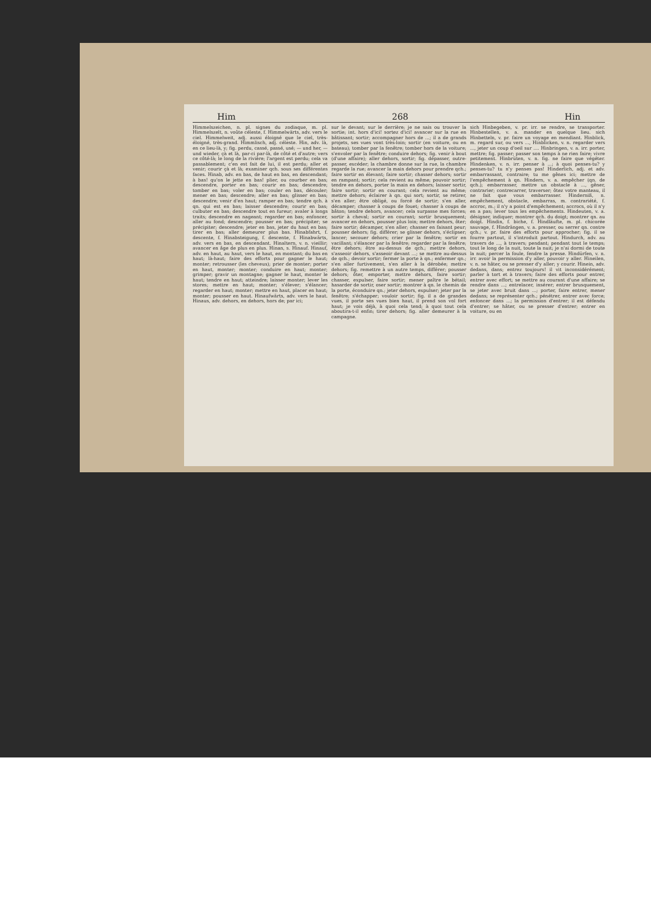Him 268 Hin
Himmelszeichen, n. pl. signes du zodiaque, m. pl. Himmelszelt, n. voûte céleste, f. Himmelwärts, adv. vers le ciel. Himmelweit, adj. aussi éloigné que le ciel, très-éloigné, très-grand. Himmlisch, adj. céleste. Hin, adv. là, en ce lieu-là, y; fig. perdu, cassé, passé, usé; — und her, — und wieder, çà et là, par-ci par-là, de côté et d'autre; vers ce côté-là; le long de la rivière; l'argent est perdu; cela va passablement; c'en est fait de lui, il est perdu; aller et venir; courir çà et là; examiner qch. sous ses différentes faces. Hinab, adv. en bas, de haut en bas, en descendant; à bas! qu'on le jette en bas! plier, ou courber en bas; descendre, porter en bas; courir en bas; descendre; tomber en bas; voler en bas; couler en bas, découler; mener en bas; descendre; aller en bas; glisser en bas; descendre; venir d'en haut; ramper en bas; tendre qch. à qn. qui est en bas; laisser descendre; courir en bas; culbuter en bas; descendre tout en fureur; avaler à longs traits; descendre en nageant; regarder en bas; enfoncer, aller au fond; descendre; pousser en bas; précipiter; se précipiter; descendre; jeter en bas, jeter du haut en bas; tirer en bas; aller demeurer plus bas. Hinabfahrt, f. descente, f. Hinabsteigung, f. descente, f. Hinabwärts, adv. vers en bas, en descendant. Hinaltern, v. n. vieillir; avancer en âge de plus en plus. Hinan, s. Hinauf. Hinauf, adv. en haut, au haut, vers le haut, en montant; du bas en haut; là-haut; faire des efforts pour gagner le haut; monter; retrousser (les cheveux); prier de monter; porter en haut, monter; monter; conduire en haut; monter; grimper; gravir un montagne; gagner le haut, monter le haut; tendre en haut; atteindre; laisser monter; lever les stores; mettre en haut; monter; s'élever; s'élancer; regarder en haut; monter; mettre en haut, placer en haut; monter; pousser en haut. Hinaufwärts, adv. vers le haut. Hinaus, adv. dehors, en dehors, hors de; par ici;
sur le devant; sur le derrière; je ne sais ou trouver la sortie; int. hors d'ici! sortez d'ici! avancer sur la rue en bâtissant; sortir; accompagner hors de ...; il a de grands projets, ses vues vont très-loin; sortir (en voiture, ou en bateau); tomber par la fenêtre; tomber hors de la voiture; s'envoler par la fenêtre; conduire dehors; fig. venir à bout (d'une affaire); aller dehors, sortir; fig. dépasser, outre-passer, excéder; la chambre donne sur la rue, la chambre regarde la rue; avancer la main dehors pour prendre qch.; faire sortir en élevant; faire sortir; chasser dehors; sortir en rampant; sortir; cela revient au même; pouvoir sortir; tendre en dehors, porter la main en dehors; laisser sortir, faire sortir; sortir en courant; cela revient au même; mettre dehors; éclairer à qn. qui sort; sortir, se retirer, s'en aller; être obligé, ou forcé de sortir; s'en aller, décamper; chasser à coups de fouet; chasser à coups de bâton; tendre dehors, avancer; cela surpasse mes forces; sortir à cheval; sortir en courant; sortir brusquement; avancer en dehors, pousser plus loin; mettre dehors, ôter; faire sortir; décamper, s'en aller; chasser en faisant peur; pousser dehors; fig. différer; se glisser dehors, s'éclipser; lancer; secouer dehors; crier par la fenêtre; sortir en vacillant; s'élancer par la fenêtre; regarder par la fenêtre; être dehors; être au-dessus de qch.; mettre dehors, s'asseoir dehors, s'asseoir devant ...; se mettre au-dessus de qch.; devoir sortir; fermer la porte à qn.; enfermer qn.; s'en aller furtivement, s'en aller à la dérobée; mettre dehors; fig. remettre à un autre temps, différer; pousser dehors; ôter, emporter, mettre dehors, faire sortir; chasser, expulser, faire sortir; mener paître le bétail; hasarder de sortir, oser sortir; montrer à qn. le chemin de la porte, éconduire qn.; jeter dehors, expulser; jeter par la fenêtre; s'échapper; vouloir sortir; fig. il a de grandes vues, il porte ses vues bien haut, il prend son vol fort haut; je vois déjà, à quoi cela tend; à quoi tout cela aboutira-t-il enfin; tirer dehors; fig. aller demeurer à la campagne.
sich Hinbegeben, v. pr. irr. se rendre, se transporter. Hinbestellen, v. a. mander en quelque lieu. sich Hinbetteln, v. pr. faire un voyage en mendiant. Hinblick, m. regard sur, ou vers ..., Hinblicken, v. n. regarder vers ..., jeter un coup d'oeil sur .... Hinbringen, v. a. irr. porter, mettre; fig. passer; passer son temps à ne rien faire; vivre petitement. Hinbrüten, v. n. fig. ne faire que végéter. Hindenken, v. n. irr. penser à ...; à quoi penses-tu? y penses-tu? tu n'y penses pas! Hinderlich, adj. et adv. embarrassant, contraire; tu me gênes ici; mettre de l'empêchement à qn. Hindern, v. a. empêcher (qn. de qch.); embarrasser, mettre un obstacle à ..., gêner, contrarier; contrecarrer, traverser; ôtez votre manteau, il ne fait que vous embarrasser. Hinderniß, n. empêchement, obstacle, embarras, m. contrariété, f. accroc, m.; il n'y a point d'empêchement; accrocs, où il n'y en a pas; lever tous les empêchements. Hindeuten, v. a. désigner, indiquer; montrer qch. du doigt; montrer qn. au doigt. Hindin, f. biche, f. Hindläufte, m. pl. chicorée sauvage, f. Hindrängen, v. a. presser, ou serrer qn. contre qch.; v. pr. faire des efforts pour approcher; fig. il se fourre partout, il s'introduit partout. Hindurch, adv. au travers de ..., à travers; pendant; pendant tout le temps; tout le long de la nuit, toute la nuit; je n'ai dormi de toute la nuit; percer la foule, fendre la presse. Hindürfen, v. n. irr. avoir la permission d'y aller, pouvoir y aller. Hineilen, v. n. se hâter, ou se presser d'y aller; y courir. Hinein, adv. dedans, dans; entrez toujours! il vit inconsidérément; parler à tort et à travers; faire des efforts pour entrer, entrer avec effort; se mettre au courant d'une affaire; se rendre dans ...; entrelacer, insérer; entrer brusquement, se jeter avec bruit dans ...; porter, faire entrer, mener dedans; se représenter qch.; pénétrer, entrer avec force; enfoncer dans ...; la permission d'entrer; il est défendu d'entrer; se hâter, ou se presser d'entrer; entrer en voiture, ou en